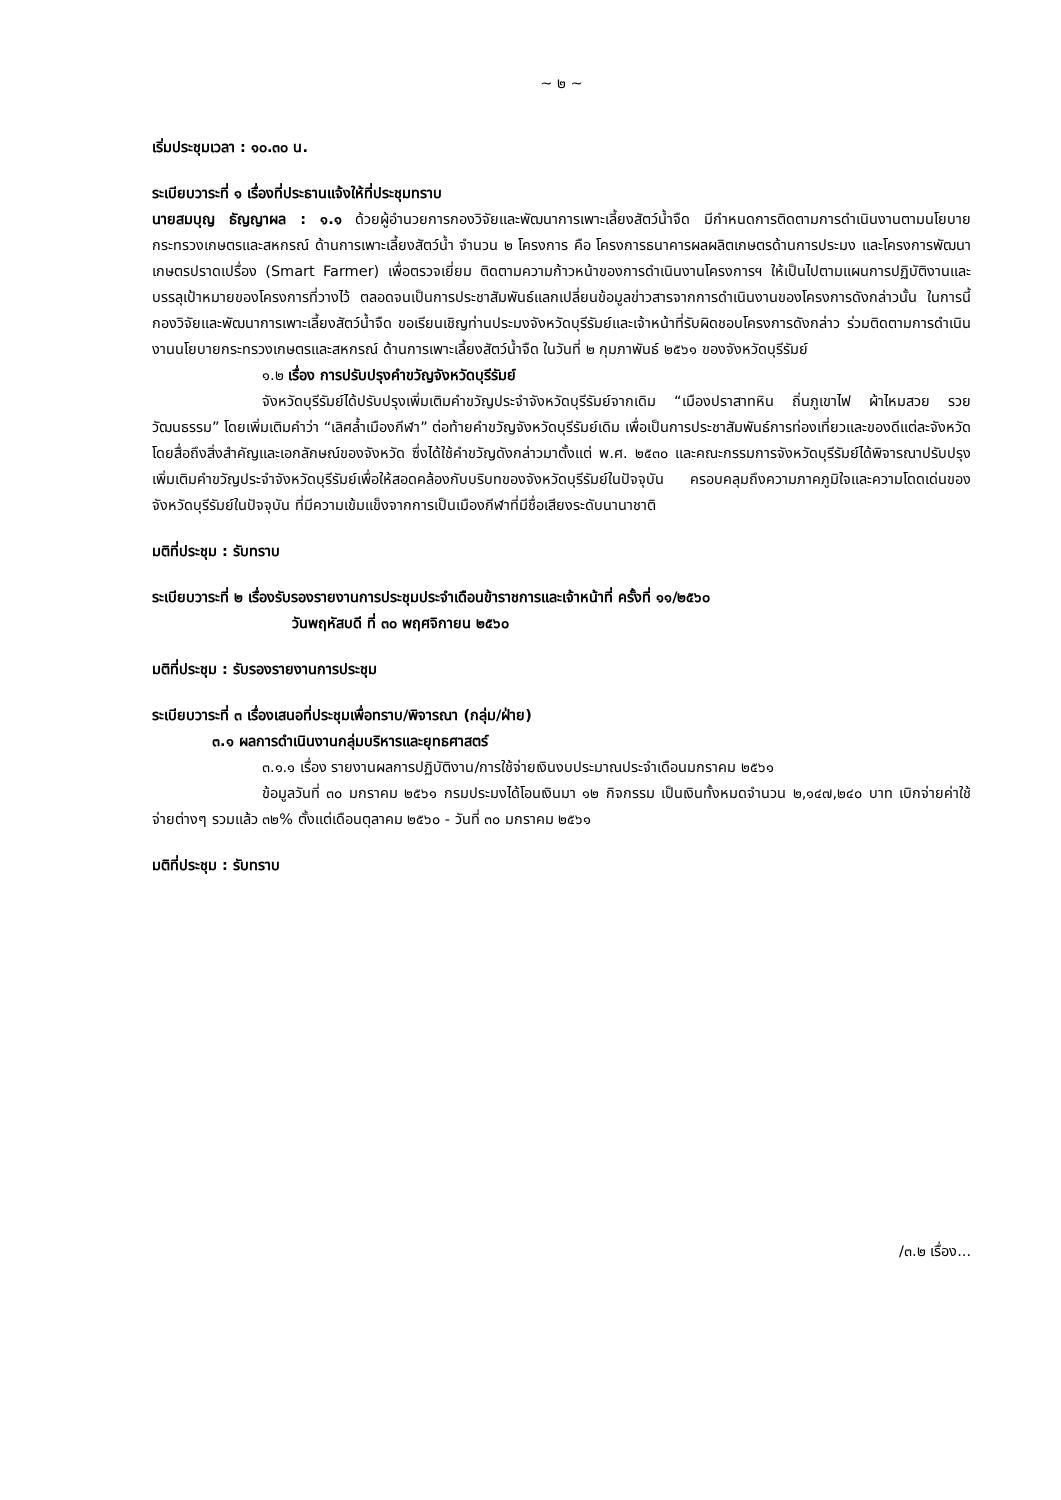~ ๒ ~
เริ่มประชุมเวลา : ๑๐.๓๐ น.
ระเบียบวาระที่ ๑ เรื่องที่ประธานแจ้งให้ที่ประชุมทราบ
นายสมบุญ ธัญญาผล : ๑.๑ ด้วยผู้อำนวยการกองวิจัยและพัฒนาการเพาะเลี้ยงสัตว์น้ำจืด มีกำหนดการติดตามการดำเนินงานตามนโยบายกระทรวงเกษตรและสหกรณ์ ด้านการเพาะเลี้ยงสัตว์น้ำ จำนวน ๒ โครงการ คือ โครงการธนาคารผลผลิตเกษตรด้านการประมง และโครงการพัฒนาเกษตรปราดเปรื่อง (Smart Farmer) เพื่อตรวจเยี่ยม ติดตามความก้าวหน้าของการดำเนินงานโครงการฯ ให้เป็นไปตามแผนการปฏิบัติงานและบรรลุเป้าหมายของโครงการที่วางไว้ ตลอดจนเป็นการประชาสัมพันธ์แลกเปลี่ยนข้อมูลข่าวสารจากการดำเนินงานของโครงการดังกล่าวนั้น ในการนี้ กองวิจัยและพัฒนาการเพาะเลี้ยงสัตว์น้ำจืด ขอเรียนเชิญท่านประมงจังหวัดบุรีรัมย์และเจ้าหน้าที่รับผิดชอบโครงการดังกล่าว ร่วมติดตามการดำเนินงานนโยบายกระทรวงเกษตรและสหกรณ์ ด้านการเพาะเลี้ยงสัตว์น้ำจืด ในวันที่ ๒ กุมภาพันธ์ ๒๕๖๑ ของจังหวัดบุรีรัมย์
๑.๒ เรื่อง การปรับปรุงคำขวัญจังหวัดบุรีรัมย์
จังหวัดบุรีรัมย์ได้ปรับปรุงเพิ่มเติมคำขวัญประจำจังหวัดบุรีรัมย์จากเดิม “เมืองปราสาทหิน ถิ่นภูเขาไฟ ผ้าไหมสวย รวยวัฒนธรรม” โดยเพิ่มเติมคำว่า “เลิศล้ำเมืองกีฬา” ต่อท้ายคำขวัญจังหวัดบุรีรัมย์เดิม เพื่อเป็นการประชาสัมพันธ์การท่องเที่ยวและของดีแต่ละจังหวัด โดยสื่อถึงสิ่งสำคัญและเอกลักษณ์ของจังหวัด ซึ่งได้ใช้คำขวัญดังกล่าวมาตั้งแต่ พ.ศ. ๒๕๓๐ และคณะกรรมการจังหวัดบุรีรัมย์ได้พิจารณาปรับปรุงเพิ่มเติมคำขวัญประจำจังหวัดบุรีรัมย์เพื่อให้สอดคล้องกับบริบทของจังหวัดบุรีรัมย์ในปัจจุบัน ครอบคลุมถึงความภาคภูมิใจและความโดดเด่นของจังหวัดบุรีรัมย์ในปัจจุบัน ที่มีความเข้มแข็งจากการเป็นเมืองกีฬาที่มีชื่อเสียงระดับนานาชาติ
มติที่ประชุม : รับทราบ
ระเบียบวาระที่ ๒ เรื่องรับรองรายงานการประชุมประจำเดือนข้าราชการและเจ้าหน้าที่ ครั้งที่ ๑๑/๒๕๖๐
วันพฤหัสบดี ที่ ๓๐ พฤศจิกายน ๒๕๖๐
มติที่ประชุม : รับรองรายงานการประชุม
ระเบียบวาระที่ ๓ เรื่องเสนอที่ประชุมเพื่อทราบ/พิจารณา (กลุ่ม/ฝ่าย)
๓.๑ ผลการดำเนินงานกลุ่มบริหารและยุทธศาสตร์
๓.๑.๑ เรื่อง รายงานผลการปฏิบัติงาน/การใช้จ่ายเงินงบประมาณประจำเดือนมกราคม ๒๕๖๑
ข้อมูลวันที่ ๓๐ มกราคม ๒๕๖๑ กรมประมงได้โอนเงินมา ๑๒ กิจกรรม เป็นเงินทั้งหมดจำนวน ๒,๑๔๗,๒๔๐ บาท เบิกจ่ายค่าใช้จ่ายต่างๆ รวมแล้ว ๓๒% ตั้งแต่เดือนตุลาคม ๒๕๖๐ - วันที่ ๓๐ มกราคม ๒๕๖๑
มติที่ประชุม : รับทราบ
/๓.๒ เรื่อง...